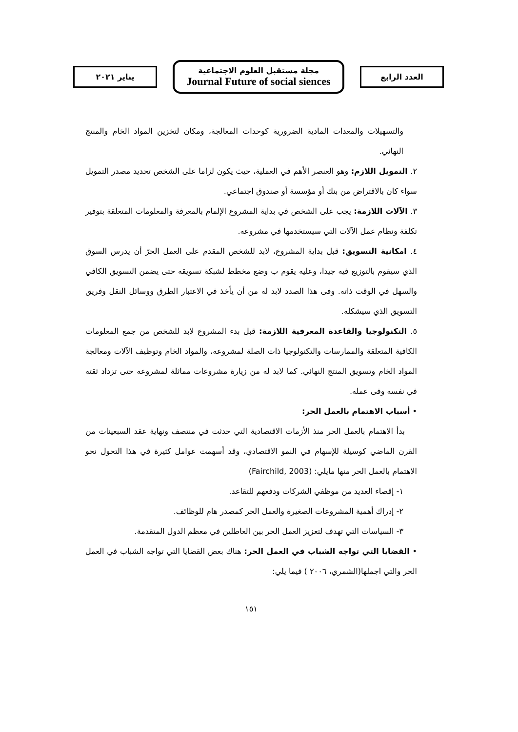العدد الرابع
مجلة مستقبل العلوم الاجتماعية
Journal Future of social siences
يناير ٢٠٢١
والتسهيلات والمعدات المادية الضرورية كوحدات المعالجة، ومكان لتخزين المواد الخام والمنتج النهائي.
٢. التمويل اللازم: وهو العنصر الأهم في العملية، حيث يكون لزاما على الشخص تحديد مصدر التمويل سواء كان بالاقتراض من بنك أو مؤسسة أو صندوق اجتماعي.
٣. الآلات اللازمة: يجب على الشخص في بداية المشروع الإلمام بالمعرفة والمعلومات المتعلقة بتوفير تكلفة ونظام عمل الآلات التي سيستخدمها في مشروعه.
٤. امكانية التسويق: قبل بداية المشروع، لابد للشخص المقدم على العمل الحرّ أن يدرس السوق الذي سيقوم بالتوزيع فيه جيدا، وعليه يقوم ب وضع مخطط لشبكة تسويقه حتى يضمن التسويق الكافي والسهل في الوقت ذاته. وفى هذا الصدد لابد له من أن يأخذ في الاعتبار الطرق ووسائل النقل وفريق التسويق الذي سيشكله.
٥. التكنولوجيا والقاعدة المعرفية اللازمة: قبل بدء المشروع لابد للشخص من جمع المعلومات الكافية المتعلقة والممارسات والتكنولوجيا ذات الصلة لمشروعه، والمواد الخام وتوظيف الآلات ومعالجة المواد الخام وتسويق المنتج النهائي. كما لابد له من زيارة مشروعات مماثلة لمشروعه حتى تزداد ثقته في نفسه وفى عمله.
• أسباب الاهتمام بالعمل الحر:
بدأ الاهتمام بالعمل الحر منذ الأزمات الاقتصادية التي حدثت في منتصف ونهاية عقد السبعينات من القرن الماضي كوسيلة للإسهام في النمو الاقتصادي، وقد أسهمت عوامل كثيرة في هذا التحول نحو الاهتمام بالعمل الحر منها مايلي: (Fairchild, 2003)
١- إقصاء العديد من موظفي الشركات ودفعهم للتقاعد.
٢- إدراك أهمية المشروعات الصغيرة والعمل الحر كمصدر هام للوظائف.
٣- السياسات التي تهدف لتعزيز العمل الحر بين العاطلين في معظم الدول المتقدمة.
• القضايا التي تواجه الشباب في العمل الحر: هناك بعض القضايا التي تواجه الشباب في العمل الحر والتي اجملها(الشمري، ٢٠٠٦ ) فيما يلي:
١٥١